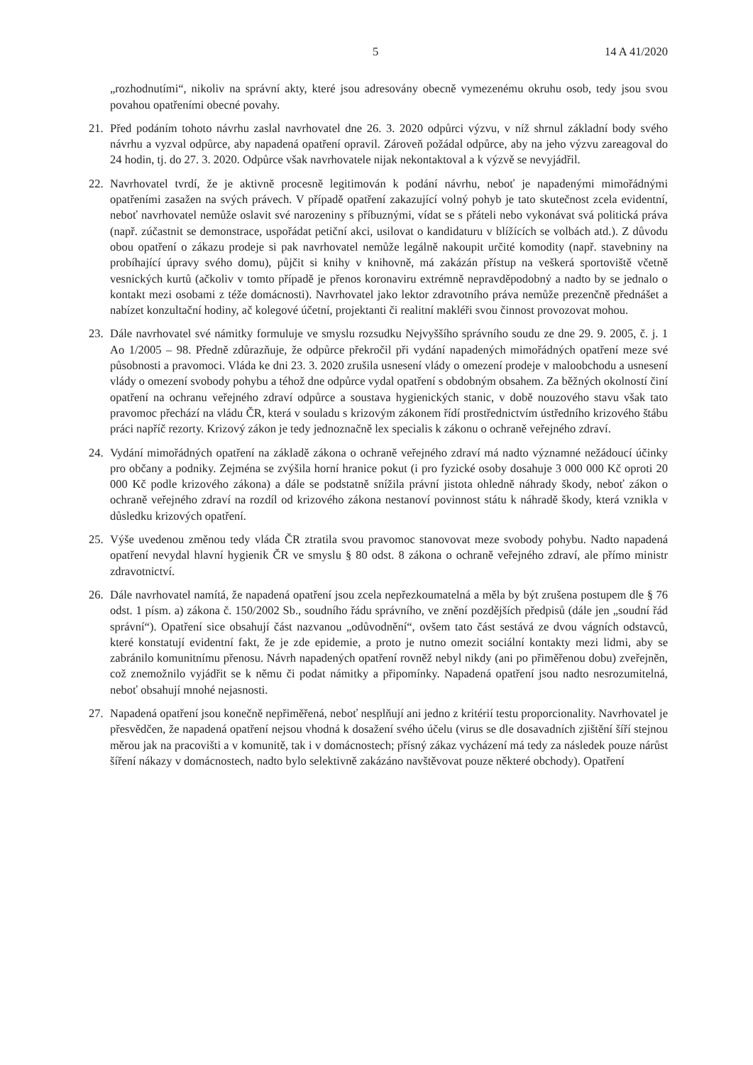5 14 A 41/2020
„rozhodnutími“, nikoliv na správní akty, které jsou adresovány obecně vymezenému okruhu osob, tedy jsou svou povahou opatřeními obecné povahy.
21. Před podáním tohoto návrhu zaslal navrhovatel dne 26. 3. 2020 odpůrci výzvu, v níž shrnul základní body svého návrhu a vyzval odpůrce, aby napadená opatření opravil. Zároveň požádal odpůrce, aby na jeho výzvu zareagoval do 24 hodin, tj. do 27. 3. 2020. Odpůrce však navrhovatele nijak nekontaktoval a k výzvě se nevyjádřil.
22. Navrhovatel tvrdí, že je aktivně procesně legitimován k podání návrhu, neboť je napadenými mimořádnými opatřeními zasažen na svých právech. V případě opatření zakazující volný pohyb je tato skutečnost zcela evidentní, neboť navrhovatel nemůže oslavit své narozeniny s příbuznými, vídat se s přáteli nebo vykonávat svá politická práva (např. zúčastnit se demonstrace, uspořádat petiční akci, usilovat o kandidaturu v blížících se volbách atd.). Z důvodu obou opatření o zákazu prodeje si pak navrhovatel nemůže legálně nakoupit určité komodity (např. stavebniny na probíhající úpravy svého domu), půjčit si knihy v knihovně, má zakázán přístup na veškerá sportoviště včetně vesnických kurtů (ačkoliv v tomto případě je přenos koronaviru extrémně nepravděpodobný a nadto by se jednalo o kontakt mezi osobami z téže domácnosti). Navrhovatel jako lektor zdravotního práva nemůže prezenčně přednášet a nabízet konzultační hodiny, ač kolegové účetní, projektanti či realitní makléři svou činnost provozovat mohou.
23. Dále navrhovatel své námitky formuluje ve smyslu rozsudku Nejvyššího správního soudu ze dne 29. 9. 2005, č. j. 1 Ao 1/2005 – 98. Předně zdůrazňuje, že odpůrce překročil při vydání napadených mimořádných opatření meze své působnosti a pravomoci. Vláda ke dni 23. 3. 2020 zrušila usnesení vlády o omezení prodeje v maloobchodu a usnesení vlády o omezení svobody pohybu a téhož dne odpůrce vydal opatření s obdobným obsahem. Za běžných okolností činí opatření na ochranu veřejného zdraví odpůrce a soustava hygienických stanic, v době nouzového stavu však tato pravomoc přechází na vládu ČR, která v souladu s krizovým zákonem řídí prostřednictvím ústředního krizového štábu práci napříč rezorty. Krizový zákon je tedy jednoznačně lex specialis k zákonu o ochraně veřejného zdraví.
24. Vydání mimořádných opatření na základě zákona o ochraně veřejného zdraví má nadto významné nežádoucí účinky pro občany a podniky. Zejména se zvýšila horní hranice pokut (i pro fyzické osoby dosahuje 3 000 000 Kč oproti 20 000 Kč podle krizového zákona) a dále se podstatně snížila právní jistota ohledně náhrady škody, neboť zákon o ochraně veřejného zdraví na rozdíl od krizového zákona nestanoví povinnost státu k náhradě škody, která vznikla v důsledku krizových opatření.
25. Výše uvedenou změnou tedy vláda ČR ztratila svou pravomoc stanovovat meze svobody pohybu. Nadto napadená opatření nevydal hlavní hygienik ČR ve smyslu § 80 odst. 8 zákona o ochraně veřejného zdraví, ale přímo ministr zdravotnictví.
26. Dále navrhovatel namítá, že napadená opatření jsou zcela nepřezkoumatelná a měla by být zrušena postupem dle § 76 odst. 1 písm. a) zákona č. 150/2002 Sb., soudního řádu správního, ve znění pozdějších předpisů (dále jen „soudní řád správní“). Opatření sice obsahují část nazvanou „odůvodnění“, ovšem tato část sestává ze dvou vágních odstavců, které konstatují evidentní fakt, že je zde epidemie, a proto je nutno omezit sociální kontakty mezi lidmi, aby se zabránilo komunitnímu přenosu. Návrh napadených opatření rovněž nebyl nikdy (ani po přiměřenou dobu) zveřejněn, což znemožnilo vyjádřit se k němu či podat námitky a připomínky. Napadená opatření jsou nadto nesrozumitelná, neboť obsahují mnohé nejasnosti.
27. Napadená opatření jsou konečně nepřiměřená, neboť nesplňují ani jedno z kritérií testu proporcionality. Navrhovatel je přesvědčen, že napadená opatření nejsou vhodná k dosažení svého účelu (virus se dle dosavadních zjištění šíří stejnou měrou jak na pracovišti a v komunitě, tak i v domácnostech; přísný zákaz vycházení má tedy za následek pouze nárůst šíření nákazy v domácnostech, nadto bylo selektivně zakázáno navštěvovat pouze některé obchody). Opatření